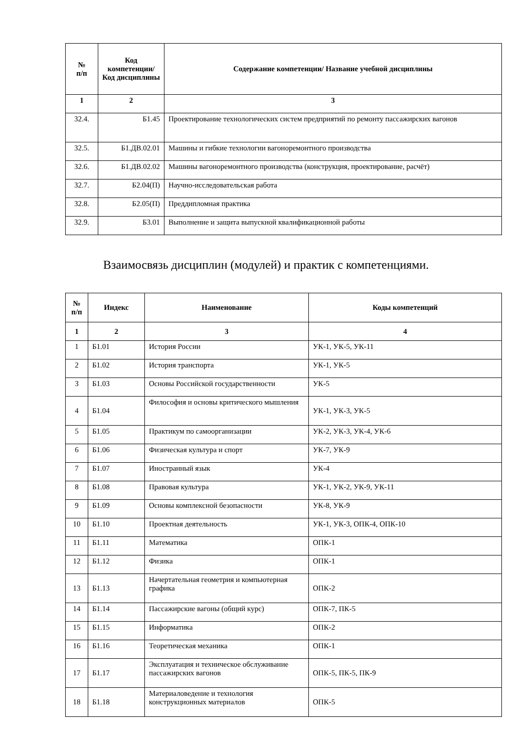| № п/п | Код компетенции/ Код дисциплины | Содержание компетенции/ Название учебной дисциплины |
| --- | --- | --- |
| 1 | 2 | 3 |
| 32.4. | Б1.45 | Проектирование технологических систем предприятий по ремонту пассажирских вагонов |
| 32.5. | Б1.ДВ.02.01 | Машины и гибкие технологии вагоноремонтного производства |
| 32.6. | Б1.ДВ.02.02 | Машины вагоноремонтного производства (конструкция, проектирование, расчёт) |
| 32.7. | Б2.04(П) | Научно-исследовательская работа |
| 32.8. | Б2.05(П) | Преддипломная практика |
| 32.9. | Б3.01 | Выполнение и защита выпускной квалификационной работы |
Взаимосвязь дисциплин (модулей) и практик с компетенциями.
| № п/п | Индекс | Наименование | Коды компетенций |
| --- | --- | --- | --- |
| 1 | 2 | 3 | 4 |
| 1 | Б1.01 | История России | УК-1, УК-5, УК-11 |
| 2 | Б1.02 | История транспорта | УК-1, УК-5 |
| 3 | Б1.03 | Основы Российской государственности | УК-5 |
| 4 | Б1.04 | Философия и основы критического мышления | УК-1, УК-3, УК-5 |
| 5 | Б1.05 | Практикум по самоорганизации | УК-2, УК-3, УК-4, УК-6 |
| 6 | Б1.06 | Физическая культура и спорт | УК-7, УК-9 |
| 7 | Б1.07 | Иностранный язык | УК-4 |
| 8 | Б1.08 | Правовая культура | УК-1, УК-2, УК-9, УК-11 |
| 9 | Б1.09 | Основы комплексной безопасности | УК-8, УК-9 |
| 10 | Б1.10 | Проектная деятельность | УК-1, УК-3, ОПК-4, ОПК-10 |
| 11 | Б1.11 | Математика | ОПК-1 |
| 12 | Б1.12 | Физика | ОПК-1 |
| 13 | Б1.13 | Начертательная геометрия и компьютерная графика | ОПК-2 |
| 14 | Б1.14 | Пассажирские вагоны (общий курс) | ОПК-7, ПК-5 |
| 15 | Б1.15 | Информатика | ОПК-2 |
| 16 | Б1.16 | Теоретическая механика | ОПК-1 |
| 17 | Б1.17 | Эксплуатация и техническое обслуживание пассажирских вагонов | ОПК-5, ПК-5, ПК-9 |
| 18 | Б1.18 | Материаловедение и технология конструкционных материалов | ОПК-5 |